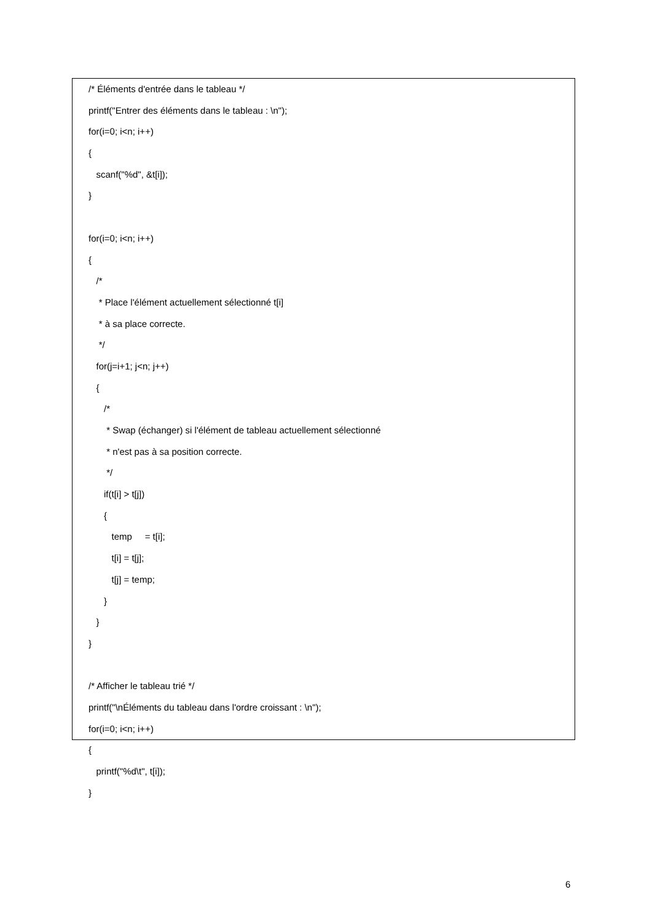/* Éléments d'entrée dans le tableau */
printf("Entrer des éléments dans le tableau : \n");
for(i=0; i<n; i++)
{
scanf("%d", &t[i]);
}
for(i=0; i<n; i++)
{
/*
* Place l'élément actuellement sélectionné t[i]
* à sa place correcte.
*/
for(j=i+1; j<n; j++)
{
/*
* Swap (échanger) si l'élément de tableau actuellement sélectionné
* n'est pas à sa position correcte.
*/
if(t[i] > t[j])
{
temp = t[i];
t[i] = t[j];
t[j] = temp;
}
}
}
/* Afficher le tableau trié */
printf("\nÉléments du tableau dans l'ordre croissant : \n");
for(i=0; i<n; i++)
{
printf("%d\t", t[i]);
}
6